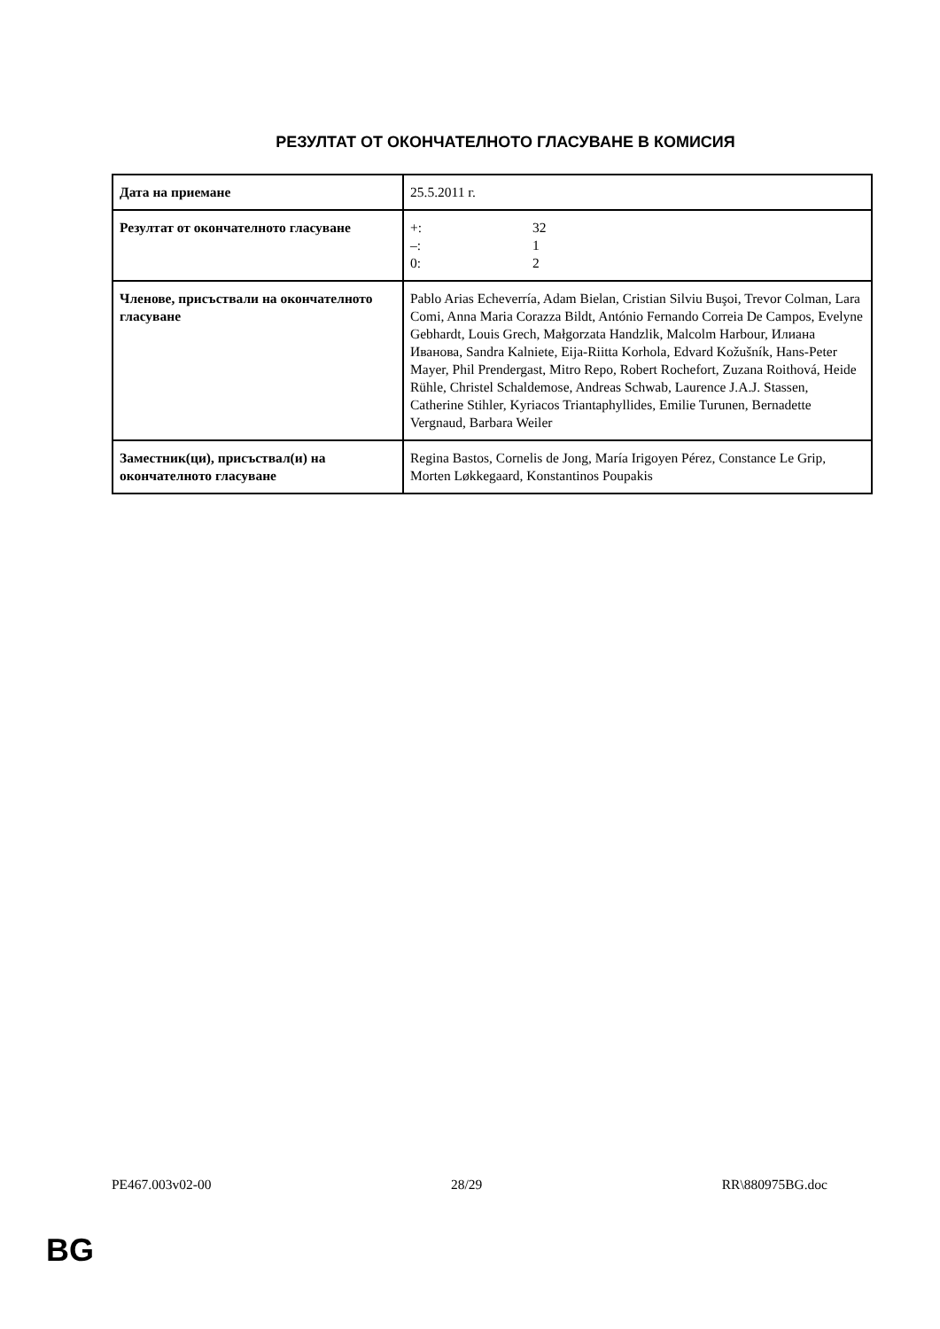РЕЗУЛТАТ ОТ ОКОНЧАТЕЛНОТО ГЛАСУВАНЕ В КОМИСИЯ
| Дата на приемане | 25.5.2011 г. |
| Резултат от окончателното гласуване | +: 32 –: 1 0: 2 |
| Членове, присъствали на окончателното гласуване | Pablo Arias Echeverría, Adam Bielan, Cristian Silviu Buşoi, Trevor Colman, Lara Comi, Anna Maria Corazza Bildt, António Fernando Correia De Campos, Evelyne Gebhardt, Louis Grech, Małgorzata Handzlik, Malcolm Harbour, Илиана Иванова, Sandra Kalniete, Eija-Riitta Korhola, Edvard Kožušník, Hans-Peter Mayer, Phil Prendergast, Mitro Repo, Robert Rochefort, Zuzana Roithová, Heide Rühle, Christel Schaldemose, Andreas Schwab, Laurence J.A.J. Stassen, Catherine Stihler, Kyriacos Triantaphyllides, Emilie Turunen, Bernadette Vergnaud, Barbara Weiler |
| Заместник(ци), присъствал(и) на окончателното гласуване | Regina Bastos, Cornelis de Jong, María Irigoyen Pérez, Constance Le Grip, Morten Løkkegaard, Konstantinos Poupakis |
PE467.003v02-00 28/29 RR\880975BG.doc
BG